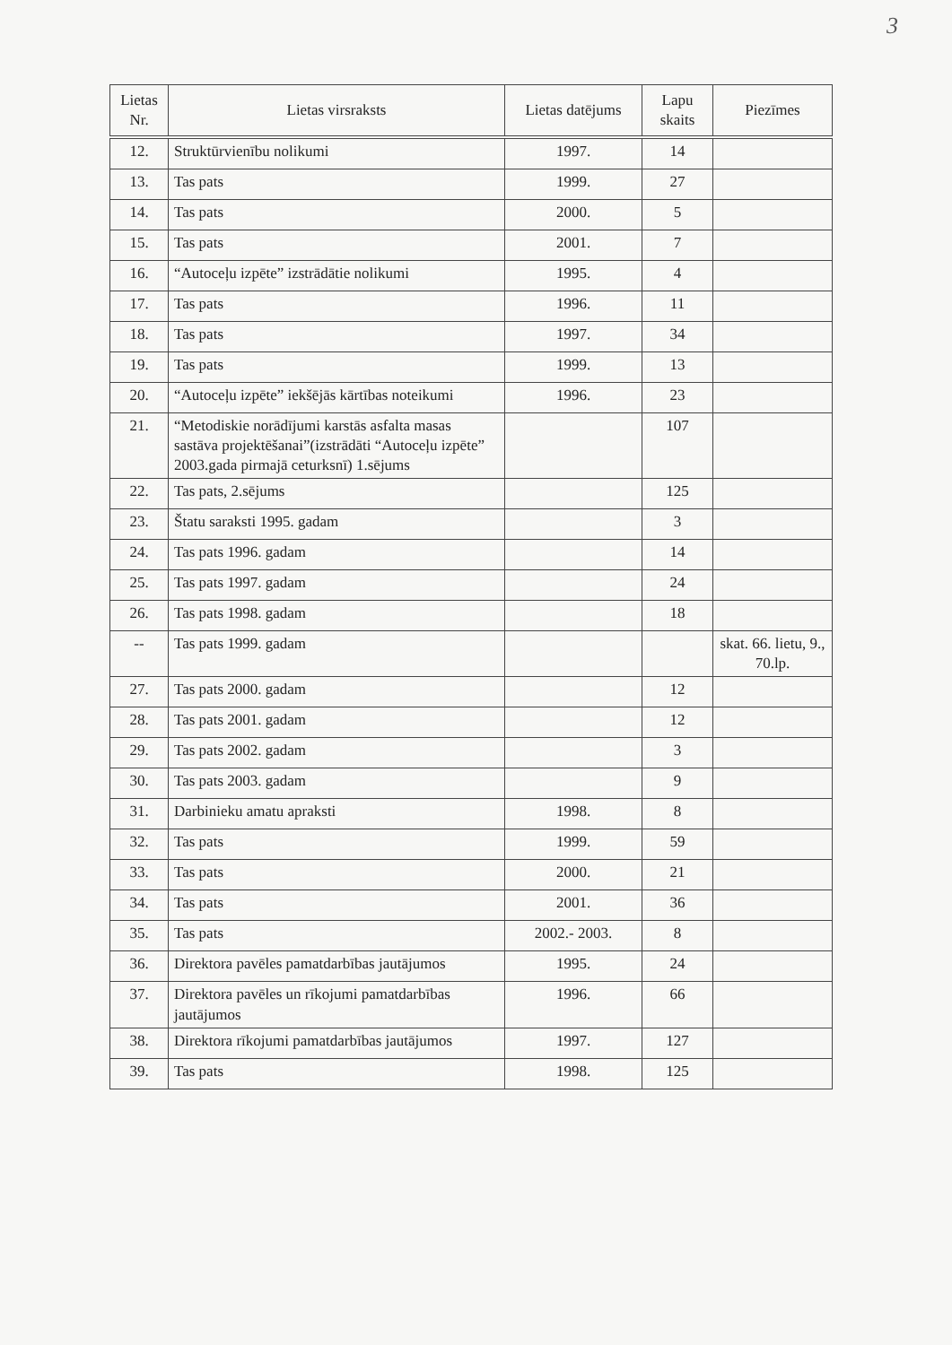3
| Lietas Nr. | Lietas virsraksts | Lietas datējums | Lapu skaits | Piezīmes |
| --- | --- | --- | --- | --- |
| 12. | Struktūrvienību nolikumi | 1997. | 14 | |
| 13. | Tas pats | 1999. | 27 | |
| 14. | Tas pats | 2000. | 5 | |
| 15. | Tas pats | 2001. | 7 | |
| 16. | “Autoceļu izpēte” izstrādātie nolikumi | 1995. | 4 | |
| 17. | Tas pats | 1996. | 11 | |
| 18. | Tas pats | 1997. | 34 | |
| 19. | Tas pats | 1999. | 13 | |
| 20. | “Autoceļu izpēte” iekšējās kārtības noteikumi | 1996. | 23 | |
| 21. | “Metodiskie norādījumi karstās asfalta masas sastāva projektēšanai”(izstrādāti “Autoceļu izpēte” 2003.gada pirmajā ceturksnī) 1.sējums | | 107 | |
| 22. | Tas pats, 2.sējums | | 125 | |
| 23. | Štatu saraksti 1995. gadam | | 3 | |
| 24. | Tas pats 1996. gadam | | 14 | |
| 25. | Tas pats 1997. gadam | | 24 | |
| 26. | Tas pats 1998. gadam | | 18 | |
| -- | Tas pats 1999. gadam | | | skat. 66. lietu, 9., 70.lp. |
| 27. | Tas pats 2000. gadam | | 12 | |
| 28. | Tas pats 2001. gadam | | 12 | |
| 29. | Tas pats 2002. gadam | | 3 | |
| 30. | Tas pats 2003. gadam | | 9 | |
| 31. | Darbinieku amatu apraksti | 1998. | 8 | |
| 32. | Tas pats | 1999. | 59 | |
| 33. | Tas pats | 2000. | 21 | |
| 34. | Tas pats | 2001. | 36 | |
| 35. | Tas pats | 2002.- 2003. | 8 | |
| 36. | Direktora pavēles pamatdarbības jautājumos | 1995. | 24 | |
| 37. | Direktora pavēles un rīkojumi pamatdarbības jautājumos | 1996. | 66 | |
| 38. | Direktora rīkojumi pamatdarbības jautājumos | 1997. | 127 | |
| 39. | Tas pats | 1998. | 125 | |